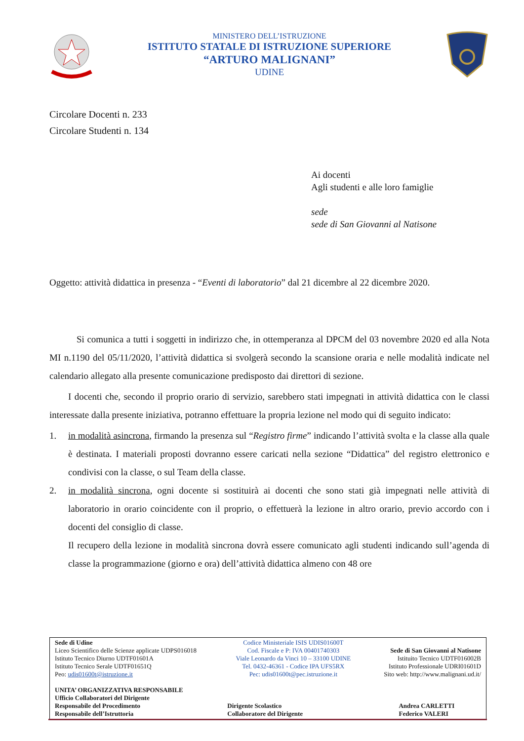MINISTERO DELL’ISTRUZIONE
ISTITUTO STATALE DI ISTRUZIONE SUPERIORE
“ARTURO MALIGNANI”
UDINE
Circolare Docenti n. 233
Circolare Studenti n. 134
Ai docenti
Agli studenti e alle loro famiglie
sede
sede di San Giovanni al Natisone
Oggetto: attività didattica in presenza - “Eventi di laboratorio” dal 21 dicembre al 22 dicembre 2020.
Si comunica a tutti i soggetti in indirizzo che, in ottemperanza al DPCM del 03 novembre 2020 ed alla Nota MI n.1190 del 05/11/2020, l’attività didattica si svolgerà secondo la scansione oraria e nelle modalità indicate nel calendario allegato alla presente comunicazione predisposto dai direttori di sezione.
I docenti che, secondo il proprio orario di servizio, sarebbero stati impegnati in attività didattica con le classi interessate dalla presente iniziativa, potranno effettuare la propria lezione nel modo qui di seguito indicato:
1. in modalità asincrona, firmando la presenza sul “Registro firme” indicando l’attività svolta e la classe alla quale è destinata. I materiali proposti dovranno essere caricati nella sezione “Didattica” del registro elettronico e condivisi con la classe, o sul Team della classe.
2. in modalità sincrona, ogni docente si sostituirà ai docenti che sono stati già impegnati nelle attività di laboratorio in orario coincidente con il proprio, o effettuerà la lezione in altro orario, previo accordo con i docenti del consiglio di classe.
Il recupero della lezione in modalità sincrona dovrà essere comunicato agli studenti indicando sull’agenda di classe la programmazione (giorno e ora) dell’attività didattica almeno con 48 ore
| Sede di Udine Liceo Scientifico delle Scienze applicate UDPS016018 Istituto Tecnico Diurno UDTF01601A Istituto Tecnico Serale UDTF01651Q Peo: udis01600t@istruzione.it | Codice Ministeriale ISIS UDIS01600T Cod. Fiscale e P: IVA 00401740303 Viale Leonardo da Vinci 10 – 33100 UDINE Tel. 0432-46361 - Codice IPA UFS5RX Pec: udis01600t@pec.istruzione.it | Sede di San Giovanni al Natisone Istituito Tecnico UDTF016002B Istituto Professionale UDRI01601D Sito web: http://www.malignani.ud.it/ |
| UNITA’ ORGANIZZATIVA RESPONSABILE Ufficio Collaboratori del Dirigente Responsabile del Procedimento Responsabile dell’Istruttoria | Dirigente Scolastico Collaboratore del Dirigente | Andrea CARLETTI Federico VALERI |